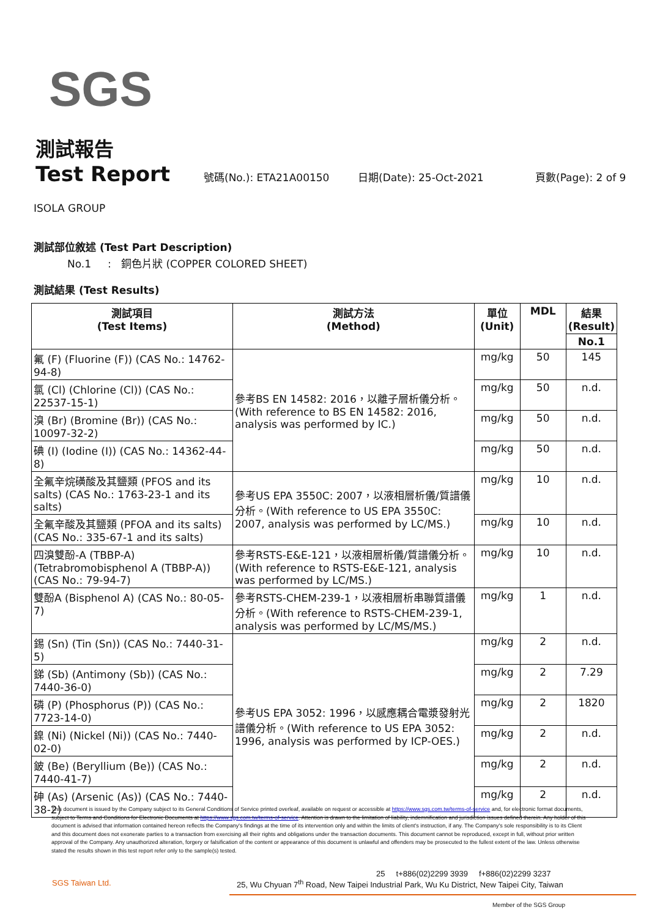SGS
測試報告
Test Report
號碼(No.): ETA21A00150 日期(Date): 25-Oct-2021 頁數(Page): 2 of 9
ISOLA GROUP
測試部位敘述 (Test Part Description)
No.1 : 銅色片狀 (COPPER COLORED SHEET)
測試結果 (Test Results)
| 測試項目 (Test Items) | 測試方法 (Method) | 單位 (Unit) | MDL | 結果 (Result) |
| --- | --- | --- | --- | --- |
| | | | | No.1 |
| 氟 (F) (Fluorine (F)) (CAS No.: 14762-94-8) | 參考BS EN 14582: 2016，以離子層析儀分析。(With reference to BS EN 14582: 2016, analysis was performed by IC.) | mg/kg | 50 | 145 |
| 氯 (Cl) (Chlorine (Cl)) (CAS No.: 22537-15-1) | | mg/kg | 50 | n.d. |
| 溴 (Br) (Bromine (Br)) (CAS No.: 10097-32-2) | | mg/kg | 50 | n.d. |
| 碘 (I) (Iodine (I)) (CAS No.: 14362-44-8) | | mg/kg | 50 | n.d. |
| 全氟辛烷磺酸及其鹽類 (PFOS and its salts) (CAS No.: 1763-23-1 and its salts) | 參考US EPA 3550C: 2007，以液相層析儀/質譜儀分析。(With reference to US EPA 3550C: 2007, analysis was performed by LC/MS.) | mg/kg | 10 | n.d. |
| 全氟辛酸及其鹽類 (PFOA and its salts) (CAS No.: 335-67-1 and its salts) | | mg/kg | 10 | n.d. |
| 四溴雙酚-A (TBBP-A) (Tetrabromobisphenol A (TBBP-A)) (CAS No.: 79-94-7) | 參考RSTS-E&E-121，以液相層析儀/質譜儀分析。(With reference to RSTS-E&E-121, analysis was performed by LC/MS.) | mg/kg | 10 | n.d. |
| 雙酚A (Bisphenol A) (CAS No.: 80-05-7) | 參考RSTS-CHEM-239-1，以液相層析串聯質譜儀分析。(With reference to RSTS-CHEM-239-1, analysis was performed by LC/MS/MS.) | mg/kg | 1 | n.d. |
| 錫 (Sn) (Tin (Sn)) (CAS No.: 7440-31-5) | 參考US EPA 3052: 1996，以感應耦合電漿發射光譜儀分析。(With reference to US EPA 3052: 1996, analysis was performed by ICP-OES.) | mg/kg | 2 | n.d. |
| 銻 (Sb) (Antimony (Sb)) (CAS No.: 7440-36-0) | | mg/kg | 2 | 7.29 |
| 磷 (P) (Phosphorus (P)) (CAS No.: 7723-14-0) | | mg/kg | 2 | 1820 |
| 鎳 (Ni) (Nickel (Ni)) (CAS No.: 7440-02-0) | | mg/kg | 2 | n.d. |
| 鈹 (Be) (Beryllium (Be)) (CAS No.: 7440-41-7) | | mg/kg | 2 | n.d. |
| 砷 (As) (Arsenic (As)) (CAS No.: 7440-38-2) | | mg/kg | 2 | n.d. |
This document is issued by the Company subject to its General Conditions of Service printed overleaf, available on request or accessible at https://www.sgs.com.tw/terms-of-service and, for electronic format documents, subject to Terms and Conditions for Electronic Documents at https://www.sgs.com.tw/terms-of-service. Attention is drawn to the limitation of liability, indemnification and jurisdiction issues defined therein. Any holder of this document is advised that information contained hereon reflects the Company's findings at the time of its intervention only and within the limits of client's instruction, if any. The Company's sole responsibility is to its Client and this document does not exonerate parties to a transaction from exercising all their rights and obligations under the transaction documents. This document cannot be reproduced, except in full, without prior written approval of the Company. Any unauthorized alteration, forgery or falsification of the content or appearance of this document is unlawful and offenders may be prosecuted to the fullest extent of the law. Unless otherwise stated the results shown in this test report refer only to the sample(s) tested.
25 t+886(02)2299 3939 f+886(02)2299 3237
SGS Taiwan Ltd. 25, Wu Chyuan 7<sup>th</sup> Road, New Taipei Industrial Park, Wu Ku District, New Taipei City, Taiwan
Member of the SGS Group